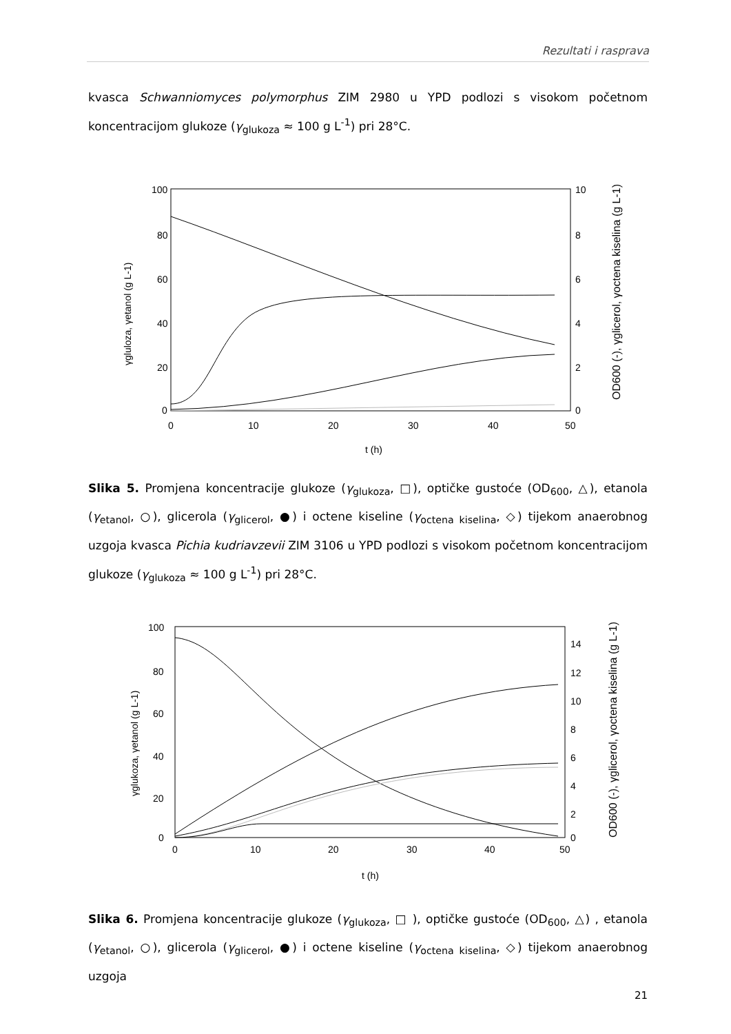Rezultati i rasprava
kvasca Schwanniomyces polymorphus ZIM 2980 u YPD podlozi s visokom početnom koncentracijom glukoze (γ<sub>glukoza</sub> ≈ 100 g L<sup>-1</sup>) pri 28°C.
100
80
60
40
20
0
0
10
20
30
40
50
10
8
6
4
2
0
t (h)
γgluloza, γetanol (g L-1)
OD600 (-), γglicerol, γoctena kiselina (g L-1)
Slika 5. Promjena koncentracije glukoze (γ<sub>glukoza</sub>, □), optičke gustoće (OD<sub>600</sub>, △), etanola (γ<sub>etanol</sub>, ○), glicerola (γ<sub>glicerol</sub>, ●) i octene kiseline (γ<sub>octena kiselina</sub>, ◇) tijekom anaerobnog uzgoja kvasca Pichia kudriavzevii ZIM 3106 u YPD podlozi s visokom početnom koncentracijom glukoze (γ<sub>glukoza</sub> ≈ 100 g L<sup>-1</sup>) pri 28°C.
100
80
60
40
20
0
0
10
20
30
40
50
14
12
10
8
6
4
2
0
t (h)
γglukoza, γetanol (g L-1)
OD600 (-), γglicerol, γoctena kiselina (g L-1)
Slika 6. Promjena koncentracije glukoze (γ<sub>glukoza</sub>, □ ), optičke gustoće (OD<sub>600</sub>, △) , etanola (γ<sub>etanol</sub>, ○), glicerola (γ<sub>glicerol</sub>, ●) i octene kiseline (γ<sub>octena kiselina</sub>, ◇) tijekom anaerobnog uzgoja
21